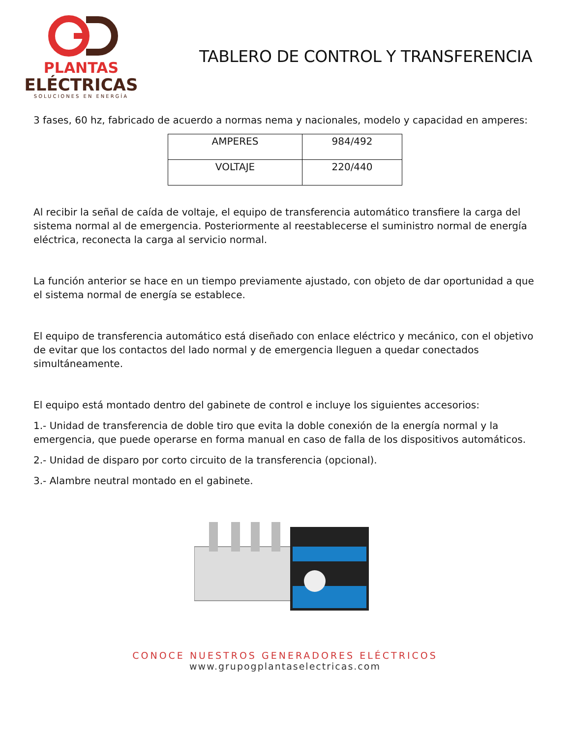PLANTAS
ELÉCTRICAS
SOLUCIONES EN ENERGÍA
TABLERO DE CONTROL Y TRANSFERENCIA
3 fases, 60 hz, fabricado de acuerdo a normas nema y nacionales, modelo y capacidad en amperes:
| AMPERES | 984/492 |
| VOLTAJE | 220/440 |
Al recibir la señal de caída de voltaje, el equipo de transferencia automático transfiere la carga del sistema normal al de emergencia. Posteriormente al reestablecerse el suministro normal de energía eléctrica, reconecta la carga al servicio normal.
La función anterior se hace en un tiempo previamente ajustado, con objeto de dar oportunidad a que el sistema normal de energía se establece.
El equipo de transferencia automático está diseñado con enlace eléctrico y mecánico, con el objetivo de evitar que los contactos del lado normal y de emergencia lleguen a quedar conectados simultáneamente.
El equipo está montado dentro del gabinete de control e incluye los siguientes accesorios:
1.- Unidad de transferencia de doble tiro que evita la doble conexión de la energía normal y la emergencia, que puede operarse en forma manual en caso de falla de los dispositivos automáticos.
2.- Unidad de disparo por corto circuito de la transferencia (opcional).
3.- Alambre neutral montado en el gabinete.
CONOCE NUESTROS GENERADORES ELÉCTRICOS
www.grupogplantaselectricas.com